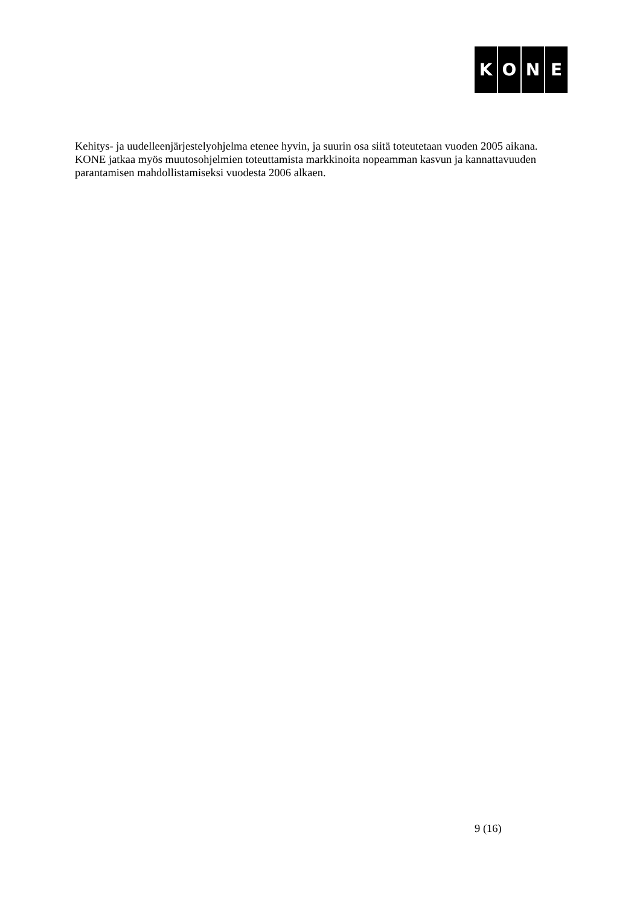KONE
Kehitys- ja uudelleenjärjestelyohjelma etenee hyvin, ja suurin osa siitä toteutetaan vuoden 2005 aikana. KONE jatkaa myös muutosohjelmien toteuttamista markkinoita nopeamman kasvun ja kannattavuuden parantamisen mahdollistamiseksi vuodesta 2006 alkaen.
9 (16)